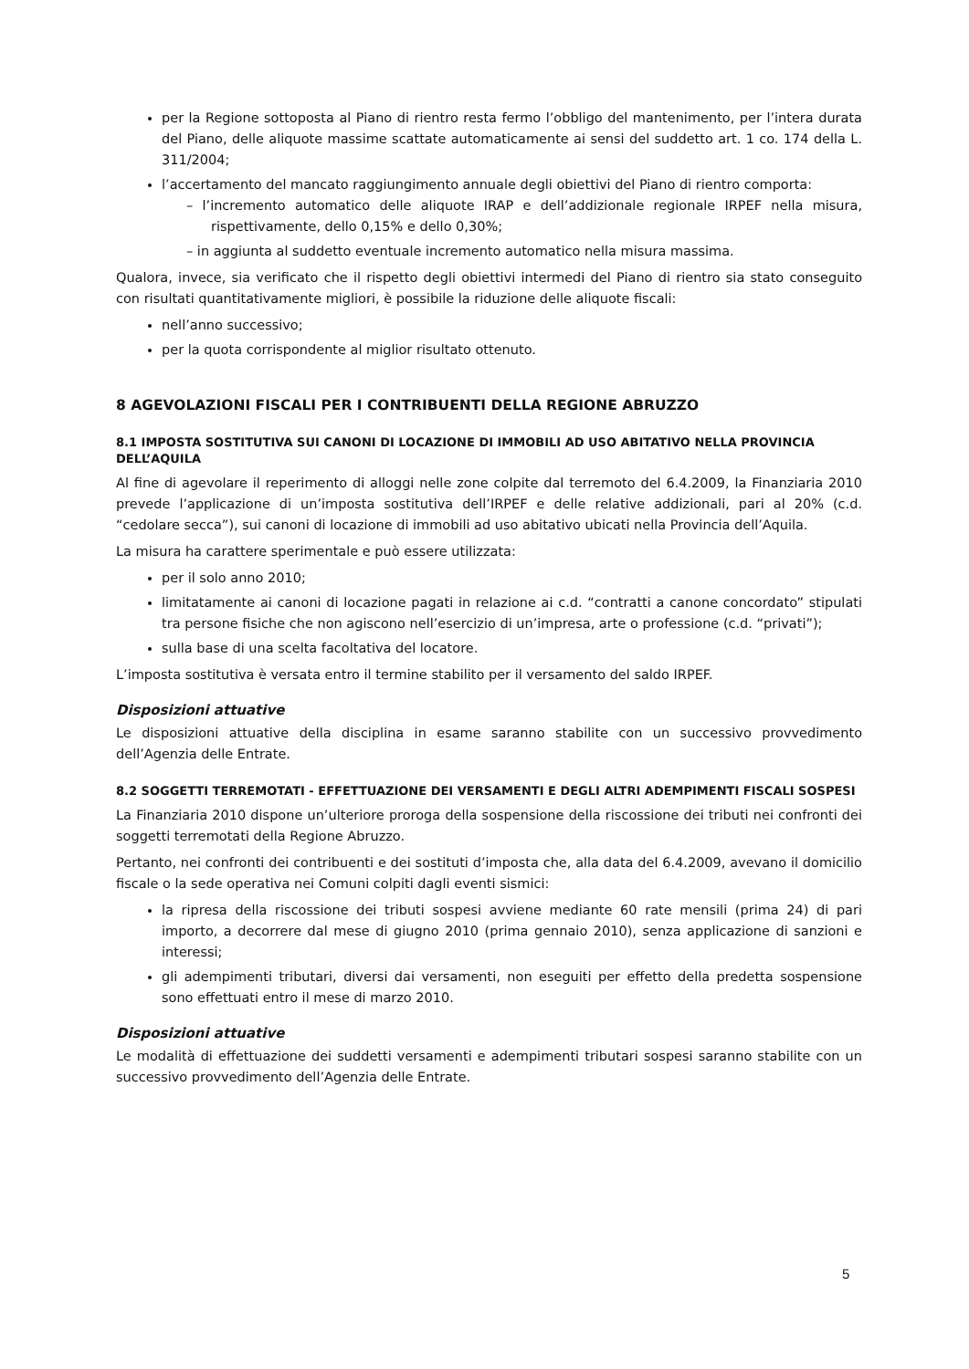per la Regione sottoposta al Piano di rientro resta fermo l’obbligo del mantenimento, per l’intera durata del Piano, delle aliquote massime scattate automaticamente ai sensi del suddetto art. 1 co. 174 della L. 311/2004;
l’accertamento del mancato raggiungimento annuale degli obiettivi del Piano di rientro comporta:
– l’incremento automatico delle aliquote IRAP e dell’addizionale regionale IRPEF nella misura, rispettivamente, dello 0,15% e dello 0,30%;
– in aggiunta al suddetto eventuale incremento automatico nella misura massima.
Qualora, invece, sia verificato che il rispetto degli obiettivi intermedi del Piano di rientro sia stato conseguito con risultati quantitativamente migliori, è possibile la riduzione delle aliquote fiscali:
nell’anno successivo;
per la quota corrispondente al miglior risultato ottenuto.
8 AGEVOLAZIONI FISCALI PER I CONTRIBUENTI DELLA REGIONE ABRUZZO
8.1 IMPOSTA SOSTITUTIVA SUI CANONI DI LOCAZIONE DI IMMOBILI AD USO ABITATIVO NELLA PROVINCIA DELL’AQUILA
Al fine di agevolare il reperimento di alloggi nelle zone colpite dal terremoto del 6.4.2009, la Finanziaria 2010 prevede l’applicazione di un’imposta sostitutiva dell’IRPEF e delle relative addizionali, pari al 20% (c.d. “cedolare secca”), sui canoni di locazione di immobili ad uso abitativo ubicati nella Provincia dell’Aquila.
La misura ha carattere sperimentale e può essere utilizzata:
per il solo anno 2010;
limitatamente ai canoni di locazione pagati in relazione ai c.d. “contratti a canone concordato” stipulati tra persone fisiche che non agiscono nell’esercizio di un’impresa, arte o professione (c.d. “privati”);
sulla base di una scelta facoltativa del locatore.
L’imposta sostitutiva è versata entro il termine stabilito per il versamento del saldo IRPEF.
Disposizioni attuative
Le disposizioni attuative della disciplina in esame saranno stabilite con un successivo provvedimento dell’Agenzia delle Entrate.
8.2 SOGGETTI TERREMOTATI - EFFETTUAZIONE DEI VERSAMENTI E DEGLI ALTRI ADEMPIMENTI FISCALI SOSPESI
La Finanziaria 2010 dispone un’ulteriore proroga della sospensione della riscossione dei tributi nei confronti dei soggetti terremotati della Regione Abruzzo.
Pertanto, nei confronti dei contribuenti e dei sostituti d’imposta che, alla data del 6.4.2009, avevano il domicilio fiscale o la sede operativa nei Comuni colpiti dagli eventi sismici:
la ripresa della riscossione dei tributi sospesi avviene mediante 60 rate mensili (prima 24) di pari importo, a decorrere dal mese di giugno 2010 (prima gennaio 2010), senza applicazione di sanzioni e interessi;
gli adempimenti tributari, diversi dai versamenti, non eseguiti per effetto della predetta sospensione sono effettuati entro il mese di marzo 2010.
Disposizioni attuative
Le modalità di effettuazione dei suddetti versamenti e adempimenti tributari sospesi saranno stabilite con un successivo provvedimento dell’Agenzia delle Entrate.
5